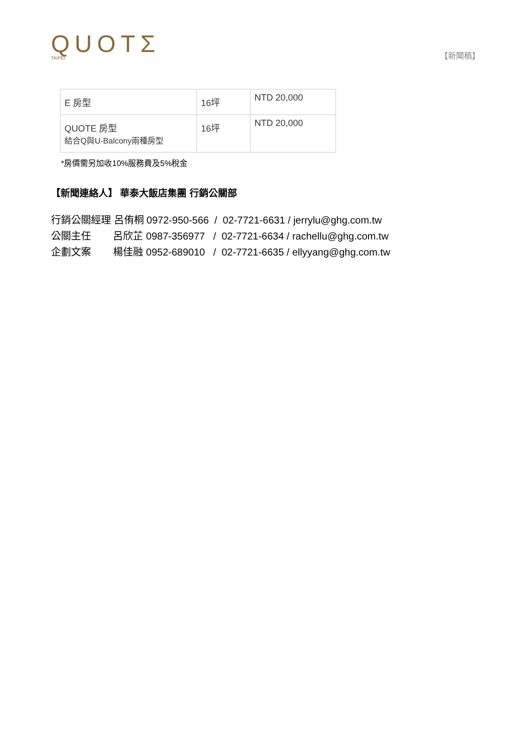QUOTΣ
TAIPEI
【新聞稿】
| E 房型 | 16坪 | NTD 20,000 |
| QUOTE 房型 結合Q與U-Balcony兩種房型 | 16坪 | NTD 20,000 |
*房價需另加收10%服務費及5%稅金
【新聞連絡人】 華泰大飯店集團 行銷公關部
行銷公關經理 呂侑桐 0972-950-566 / 02-7721-6631 / jerrylu@ghg.com.tw
公關主任 呂欣芷 0987-356977 / 02-7721-6634 / rachellu@ghg.com.tw
企劃文案 楊佳融 0952-689010 / 02-7721-6635 / ellyyang@ghg.com.tw